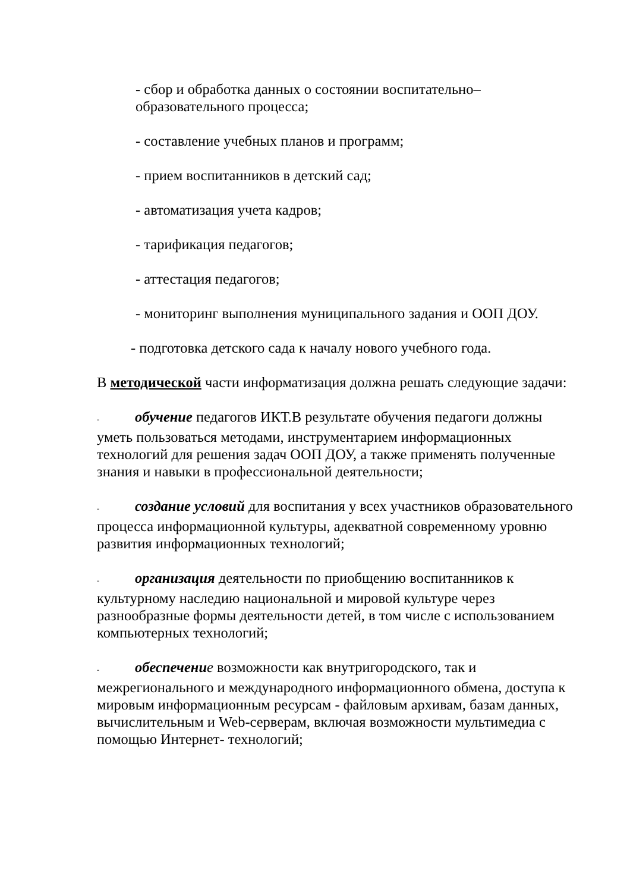- сбор и обработка данных о состоянии воспитательно–
образовательного процесса;
- составление учебных планов и программ;
- прием воспитанников в детский сад;
- автоматизация учета кадров;
- тарификация педагогов;
- аттестация педагогов;
- мониторинг выполнения муниципального задания и ООП ДОУ.
- подготовка детского сада к началу нового учебного года.
В методической части информатизация должна решать следующие задачи:
- обучение педагогов ИКТ.В результате обучения педагоги должны уметь пользоваться методами, инструментарием информационных технологий для решения задач ООП ДОУ, а также применять полученные знания и навыки в профессиональной деятельности;
- создание условий для воспитания у всех участников образовательного процесса информационной культуры, адекватной современному уровню развития информационных технологий;
- организация деятельности по приобщению воспитанников к культурному наследию национальной и мировой культуре через разнообразные формы деятельности детей, в том числе с использованием компьютерных технологий;
- обеспечени е возможности как внутригородского, так и межрегионального и международного информационного обмена, доступа к мировым информационным ресурсам - файловым архивам, базам данных, вычислительным и Web-серверам, включая возможности мультимедиа с помощью Интернет- технологий;